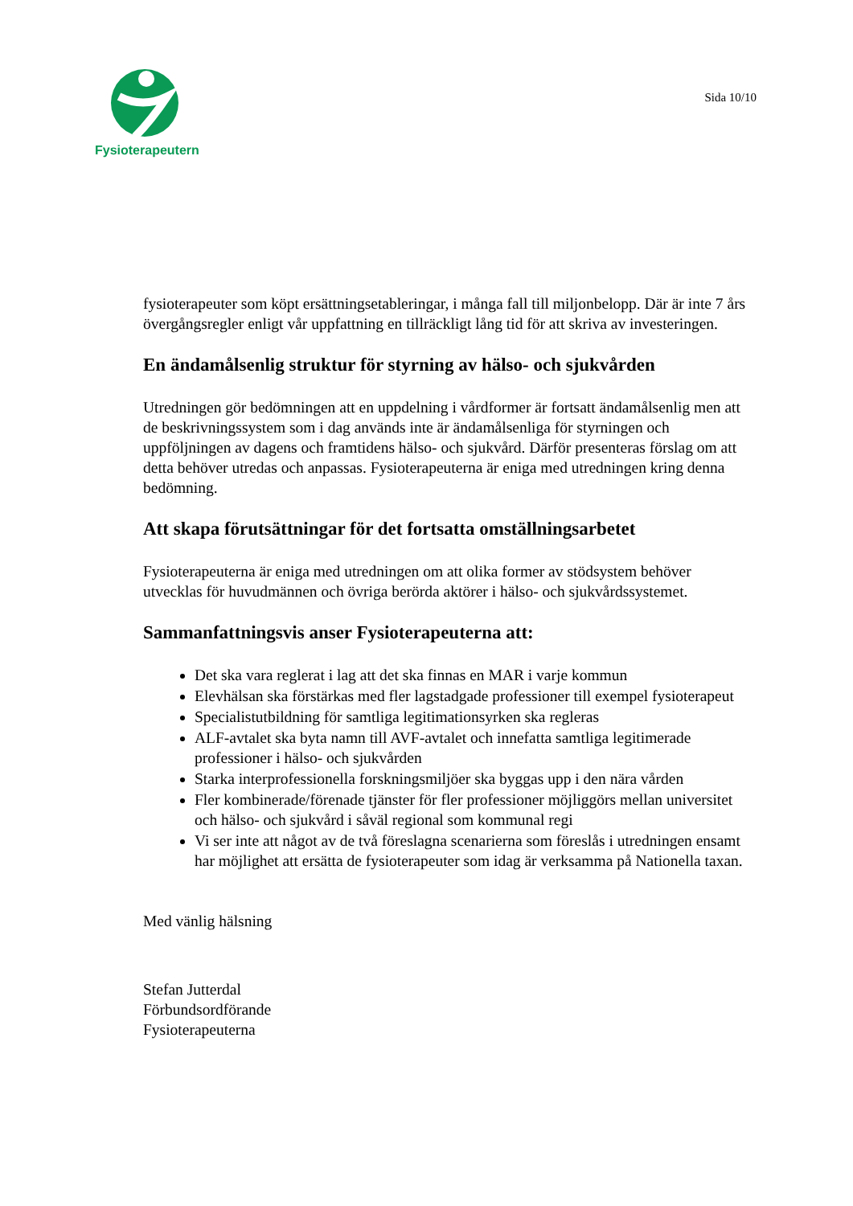Fysioterapeuterna
Sida 10/10
fysioterapeuter som köpt ersättningsetableringar, i många fall till miljonbelopp. Där är inte 7 års övergångsregler enligt vår uppfattning en tillräckligt lång tid för att skriva av investeringen.
En ändamålsenlig struktur för styrning av hälso- och sjukvården
Utredningen gör bedömningen att en uppdelning i vårdformer är fortsatt ändamålsenlig men att de beskrivningssystem som i dag används inte är ändamålsenliga för styrningen och uppföljningen av dagens och framtidens hälso- och sjukvård. Därför presenteras förslag om att detta behöver utredas och anpassas. Fysioterapeuterna är eniga med utredningen kring denna bedömning.
Att skapa förutsättningar för det fortsatta omställningsarbetet
Fysioterapeuterna är eniga med utredningen om att olika former av stödsystem behöver utvecklas för huvudmännen och övriga berörda aktörer i hälso- och sjukvårdssystemet.
Sammanfattningsvis anser Fysioterapeuterna att:
Det ska vara reglerat i lag att det ska finnas en MAR i varje kommun
Elevhälsan ska förstärkas med fler lagstadgade professioner till exempel fysioterapeut
Specialistutbildning för samtliga legitimationsyrken ska regleras
ALF-avtalet ska byta namn till AVF-avtalet och innefatta samtliga legitimerade professioner i hälso- och sjukvården
Starka interprofessionella forskningsmiljöer ska byggas upp i den nära vården
Fler kombinerade/förenade tjänster för fler professioner möjliggörs mellan universitet och hälso- och sjukvård i såväl regional som kommunal regi
Vi ser inte att något av de två föreslagna scenarierna som föreslås i utredningen ensamt har möjlighet att ersätta de fysioterapeuter som idag är verksamma på Nationella taxan.
Med vänlig hälsning
Stefan Jutterdal
Förbundsordförande
Fysioterapeuterna